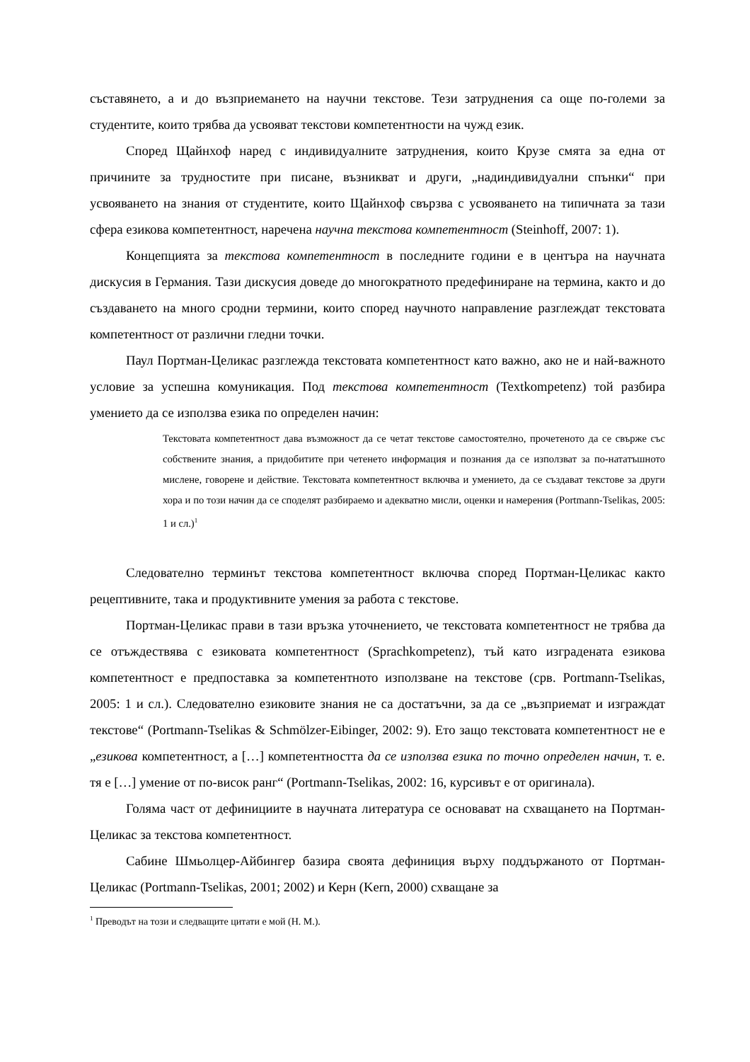съставянето, а и до възприемането на научни текстове. Тези затруднения са още по-големи за студентите, които трябва да усвояват текстови компетентности на чужд език.
Според Щайнхоф наред с индивидуалните затруднения, които Крузе смята за една от причините за трудностите при писане, възникват и други, „надиндивидуални спънки“ при усвояването на знания от студентите, които Щайнхоф свързва с усвояването на типичната за тази сфера езикова компетентност, наречена научна текстова компетентност (Steinhoff, 2007: 1).
Концепцията за текстова компетентност в последните години е в центъра на научната дискусия в Германия. Тази дискусия доведе до многократното предефиниране на термина, както и до създаването на много сродни термини, които според научното направление разглеждат текстовата компетентност от различни гледни точки.
Паул Портман-Целикас разглежда текстовата компетентност като важно, ако не и най-важното условие за успешна комуникация. Под текстова компетентност (Textkompetenz) той разбира умението да се използва езика по определен начин:
Текстовата компетентност дава възможност да се четат текстове самостоятелно, прочетеното да се свърже със собствените знания, а придобитите при четенето информация и познания да се използват за по-нататъшното мислене, говорене и действие. Текстовата компетентност включва и умението, да се създават текстове за други хора и по този начин да се споделят разбираемо и адекватно мисли, оценки и намерения (Portmann-Tselikas, 2005: 1 и сл.)<sup>1</sup>
Следователно терминът текстова компетентност включва според Портман-Целикас както рецептивните, така и продуктивните умения за работа с текстове.
Портман-Целикас прави в тази връзка уточнението, че текстовата компетентност не трябва да се отъждествява с езиковата компетентност (Sprachkompetenz), тъй като изградената езикова компетентност е предпоставка за компетентното използване на текстове (срв. Portmann-Tselikas, 2005: 1 и сл.). Следователно езиковите знания не са достатъчни, за да се „възприемат и изграждат текстове“ (Portmann-Tselikas & Schmölzer-Eibinger, 2002: 9). Ето защо текстовата компетентност не е „езикова компетентност, а […] компетентността да се използва езика по точно определен начин, т. е. тя е […] умение от по-висок ранг“ (Portmann-Tselikas, 2002: 16, курсивът е от оригинала).
Голяма част от дефинициите в научната литература се основават на схващането на Портман-Целикас за текстова компетентност.
Сабине Шмьолцер-Айбингер базира своята дефиниция върху поддържаното от Портман-Целикас (Portmann-Tselikas, 2001; 2002) и Керн (Kern, 2000) схващане за
<sup>1</sup> Преводът на този и следващите цитати е мой (Н. М.).